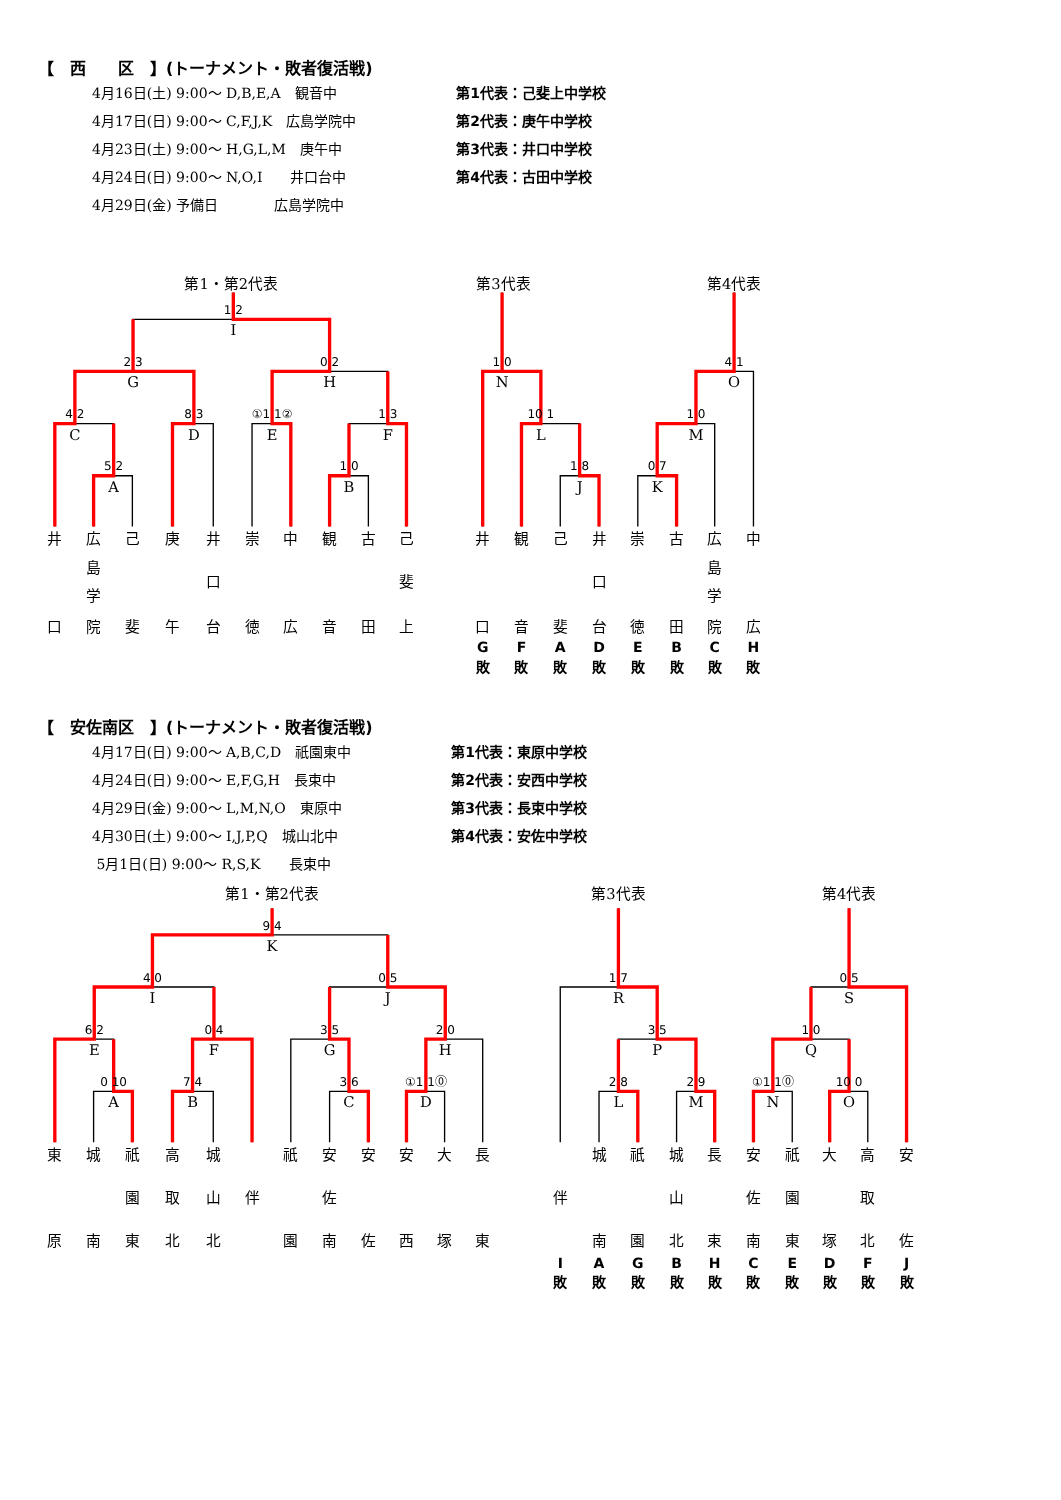【　西　　区　】(トーナメント・敗者復活戦)
4月16日(土) 9:00～ D,B,E,A　観音中
4月17日(日) 9:00～ C,F,J,K　広島学院中
4月23日(土) 9:00～ H,G,L,M　庚午中
4月24日(日) 9:00～ N,O,I　　井口台中
4月29日(金) 予備日　　　　広島学院中
第1代表：己斐上中学校
第2代表：庚午中学校
第3代表：井口中学校
第4代表：古田中学校
第1・第2代表
第3代表
第4代表
1 2
I
2 3
G
0 2
H
4 2
C
8 3
D
①1 1②
E
1 3
F
5 2
A
1 0
B
1 0
N
10 1
L
1 8
J
4 1
O
1 0
M
0 7
K
井
口
広
島
学
院
己
斐
庚
午
井
口
台
崇
徳
中
広
観
音
古
田
己
斐
上
井
口
G
敗
観
音
F
敗
己
斐
A
敗
井
口
台
D
敗
崇
徳
E
敗
古
田
B
敗
広
島
学
院
C
敗
中
広
H
敗
【　安佐南区　】(トーナメント・敗者復活戦)
4月17日(日) 9:00～ A,B,C,D　祇園東中
4月24日(日) 9:00～ E,F,G,H　長束中
4月29日(金) 9:00～ L,M,N,O　東原中
4月30日(土) 9:00～ I,J,P,Q　城山北中
5月1日(日) 9:00～ R,S,K　　長束中
第1代表：東原中学校
第2代表：安西中学校
第3代表：長束中学校
第4代表：安佐中学校
第1・第2代表
第3代表
第4代表
9 4
K
4 0
I
0 5
J
6 2
E
0 4
F
3 5
G
2 0
H
0 10
A
7 4
B
3 6
C
①1 1⓪
D
1 7
R
3 5
P
2 8
L
2 9
M
0 5
S
1 0
Q
①1 1⓪
N
10 0
O
東
原
城
南
祇
園
東
高
取
北
城
山
北
伴
祇
園
安
佐
南
安
佐
安
西
大
塚
長
東
伴
I
敗
城
南
A
敗
祇
園
G
敗
城
山
北
B
敗
長
束
H
敗
安
佐
南
C
敗
祇
園
東
E
敗
大
塚
D
敗
高
取
北
F
敗
安
佐
J
敗